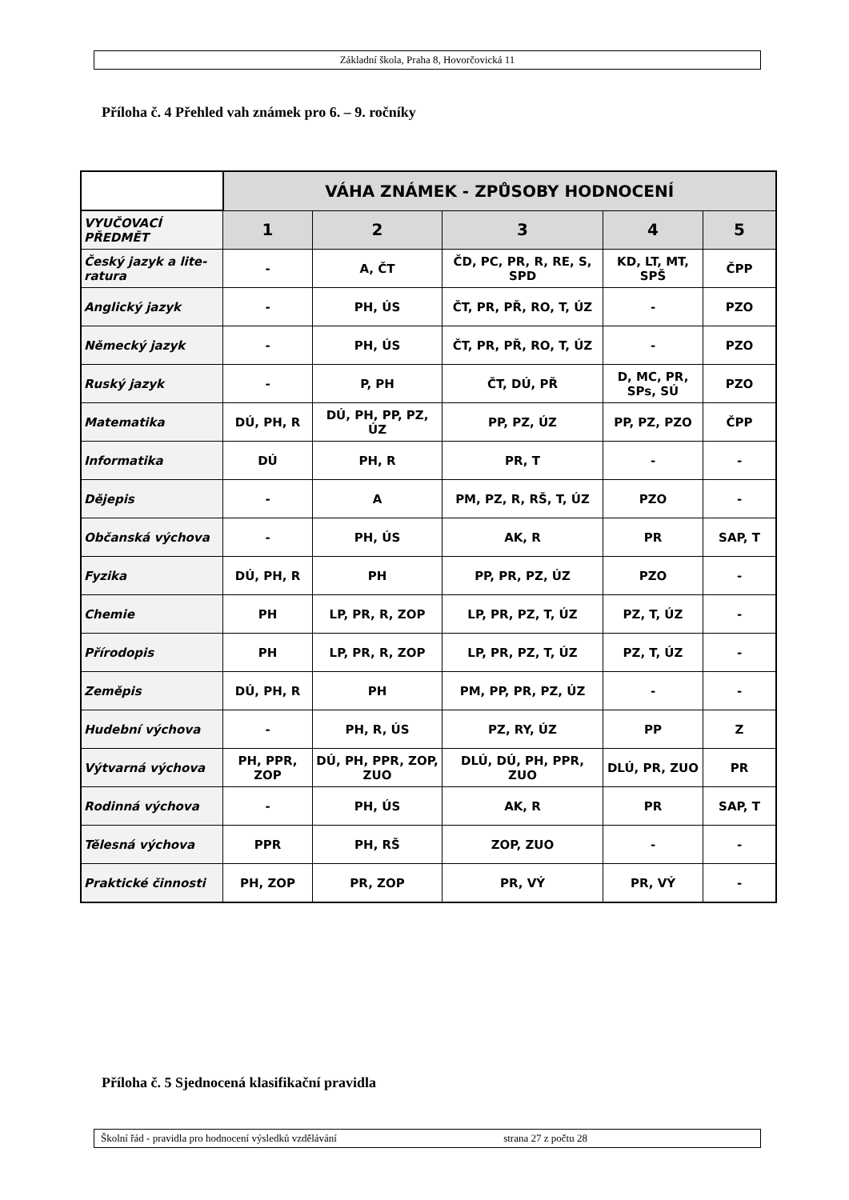Základní škola, Praha 8, Hovorčovická 11
Příloha č. 4 Přehled vah známek pro 6. – 9. ročníky
| | VÁHA ZNÁMEK - ZPŮSOBY HODNOCENÍ | | | | |
| VYUČOVACÍ PŘEDMĚT | 1 | 2 | 3 | 4 | 5 |
| Český jazyk a lite-ratura | - | A, ČT | ČD, PC, PR, R, RE, S, SPD | KD, LT, MT, SPŠ | ČPP |
| Anglický jazyk | - | PH, ÚS | ČT, PR, PŘ, RO, T, ÚZ | - | PZO |
| Německý jazyk | - | PH, ÚS | ČT, PR, PŘ, RO, T, ÚZ | - | PZO |
| Ruský jazyk | - | P, PH | ČT, DÚ, PŘ | D, MC, PR, SPs, SÚ | PZO |
| Matematika | DÚ, PH, R | DÚ, PH, PP, PZ, ÚZ | PP, PZ, ÚZ | PP, PZ, PZO | ČPP |
| Informatika | DÚ | PH, R | PR, T | - | - |
| Dějepis | - | A | PM, PZ, R, RŠ, T, ÚZ | PZO | - |
| Občanská výchova | - | PH, ÚS | AK, R | PR | SAP, T |
| Fyzika | DÚ, PH, R | PH | PP, PR, PZ, ÚZ | PZO | - |
| Chemie | PH | LP, PR, R, ZOP | LP, PR, PZ, T, ÚZ | PZ, T, ÚZ | - |
| Přírodopis | PH | LP, PR, R, ZOP | LP, PR, PZ, T, ÚZ | PZ, T, ÚZ | - |
| Zeměpis | DÚ, PH, R | PH | PM, PP, PR, PZ, ÚZ | - | - |
| Hudební výchova | - | PH, R, ÚS | PZ, RY, ÚZ | PP | Z |
| Výtvarná výchova | PH, PPR, ZOP | DÚ, PH, PPR, ZOP, ZUO | DLÚ, DÚ, PH, PPR, ZUO | DLÚ, PR, ZUO | PR |
| Rodinná výchova | - | PH, ÚS | AK, R | PR | SAP, T |
| Tělesná výchova | PPR | PH, RŠ | ZOP, ZUO | - | - |
| Praktické činnosti | PH, ZOP | PR, ZOP | PR, VÝ | PR, VÝ | - |
Příloha č. 5 Sjednocená klasifikační pravidla
Školní řád - pravidla pro hodnocení výsledků vzdělávání strana 27 z počtu 28